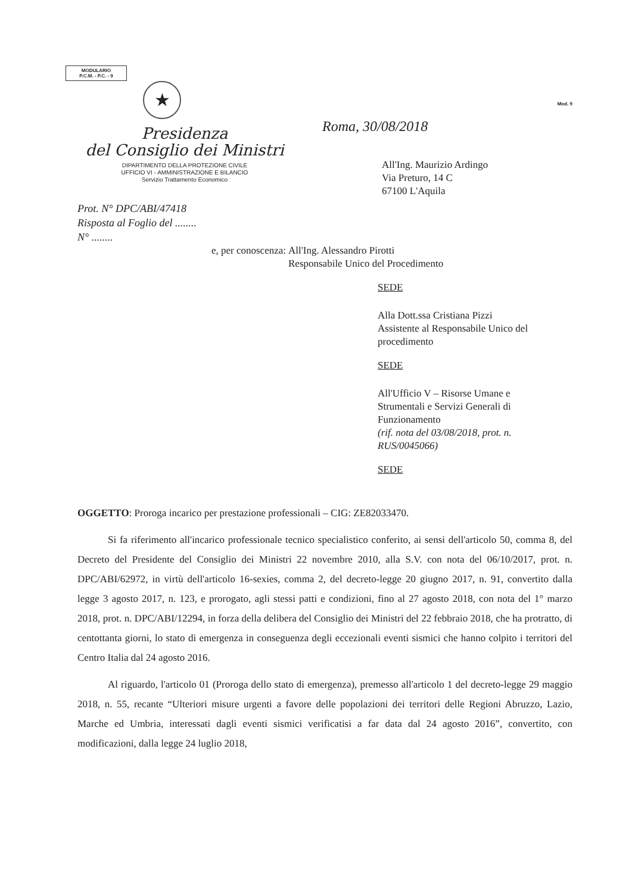MODULARIO
P.C.M. - P.C. - 9
★
Presidenza
del Consiglio dei Ministri
DIPARTIMENTO DELLA PROTEZIONE CIVILE
UFFICIO VI - AMMINISTRAZIONE E BILANCIO
Servizio Trattamento Economico
Prot. N° DPC/ABI/47418
Risposta al Foglio del ........
N° ........
Mod. 9
Roma, 30/08/2018
All'Ing. Maurizio Ardingo
Via Preturo, 14 C
67100 L'Aquila
e, per conoscenza: All'Ing. Alessandro Pirotti
Responsabile Unico del Procedimento
SEDE
Alla Dott.ssa Cristiana Pizzi
Assistente al Responsabile Unico del procedimento
SEDE
All'Ufficio V – Risorse Umane e
Strumentali e Servizi Generali di
Funzionamento
(rif. nota del 03/08/2018, prot. n. RUS/0045066)
SEDE
OGGETTO: Proroga incarico per prestazione professionali – CIG: ZE82033470.
   Si fa riferimento all'incarico professionale tecnico specialistico conferito, ai sensi dell'articolo 50, comma 8, del Decreto del Presidente del Consiglio dei Ministri 22 novembre 2010, alla S.V. con nota del 06/10/2017, prot. n. DPC/ABI/62972, in virtù dell'articolo 16-sexies, comma 2, del decreto-legge 20 giugno 2017, n. 91, convertito dalla legge 3 agosto 2017, n. 123, e prorogato, agli stessi patti e condizioni, fino al 27 agosto 2018, con nota del 1° marzo 2018, prot. n. DPC/ABI/12294, in forza della delibera del Consiglio dei Ministri del 22 febbraio 2018, che ha protratto, di centottanta giorni, lo stato di emergenza in conseguenza degli eccezionali eventi sismici che hanno colpito i territori del Centro Italia dal 24 agosto 2016.
   Al riguardo, l'articolo 01 (Proroga dello stato di emergenza), premesso all'articolo 1 del decreto-legge 29 maggio 2018, n. 55, recante “Ulteriori misure urgenti a favore delle popolazioni dei territori delle Regioni Abruzzo, Lazio, Marche ed Umbria, interessati dagli eventi sismici verificatisi a far data dal 24 agosto 2016”, convertito, con modificazioni, dalla legge 24 luglio 2018,